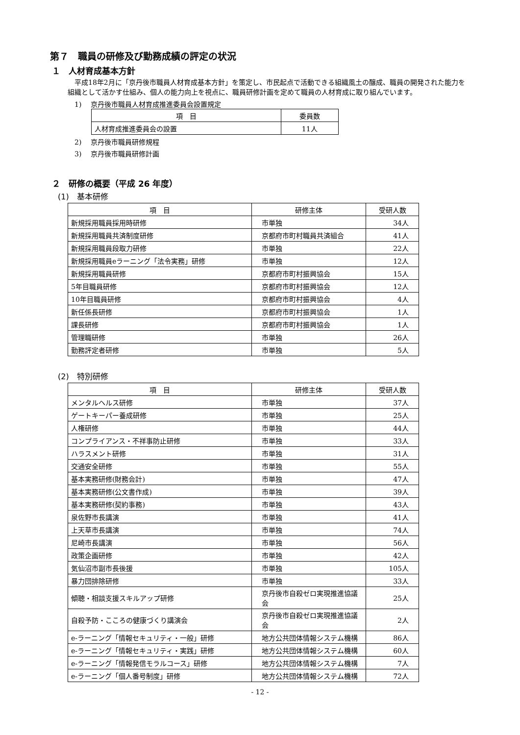第７　職員の研修及び勤務成績の評定の状況
１　人材育成基本方針
　平成18年2月に「京丹後市職員人材育成基本方針」を策定し、市民起点で活動できる組織風土の醸成、職員の開発された能力を組織として活かす仕組み、個人の能力向上を視点に、職員研修計画を定めて職員の人材育成に取り組んでいます。
1)　 京丹後市職員人材育成推進委員会設置規定
| 項 目 | 委員数 |
| --- | --- |
| 人材育成推進委員会の設置 | 11人 |
2)　 京丹後市職員研修規程
3)　 京丹後市職員研修計画
２　研修の概要（平成 26 年度）
(1)　基本研修
| 項 目 | 研修主体 | 受研人数 |
| --- | --- | --- |
| 新規採用職員採用時研修 | 市単独 | 34人 |
| 新規採用職員共済制度研修 | 京都府市町村職員共済組合 | 41人 |
| 新規採用職員段取力研修 | 市単独 | 22人 |
| 新規採用職員eラーニング「法令実務」研修 | 市単独 | 12人 |
| 新規採用職員研修 | 京都府市町村振興協会 | 15人 |
| 5年目職員研修 | 京都府市町村振興協会 | 12人 |
| 10年目職員研修 | 京都府市町村振興協会 | 4人 |
| 新任係長研修 | 京都府市町村振興協会 | 1人 |
| 課長研修 | 京都府市町村振興協会 | 1人 |
| 管理職研修 | 市単独 | 26人 |
| 勤務評定者研修 | 市単独 | 5人 |
(2)　特別研修
| 項 目 | 研修主体 | 受研人数 |
| --- | --- | --- |
| メンタルヘルス研修 | 市単独 | 37人 |
| ゲートキーパー養成研修 | 市単独 | 25人 |
| 人権研修 | 市単独 | 44人 |
| コンプライアンス・不祥事防止研修 | 市単独 | 33人 |
| ハラスメント研修 | 市単独 | 31人 |
| 交通安全研修 | 市単独 | 55人 |
| 基本実務研修(財務会計) | 市単独 | 47人 |
| 基本実務研修(公文書作成) | 市単独 | 39人 |
| 基本実務研修(契約事務) | 市単独 | 43人 |
| 泉佐野市長講演 | 市単独 | 41人 |
| 上天草市長講演 | 市単独 | 74人 |
| 尼崎市長講演 | 市単独 | 56人 |
| 政策企画研修 | 市単独 | 42人 |
| 気仙沼市副市長後援 | 市単独 | 105人 |
| 暴力団排除研修 | 市単独 | 33人 |
| 傾聴・相談支援スキルアップ研修 | 京丹後市自殺ゼロ実現推進協議会 | 25人 |
| 自殺予防・こころの健康づくり講演会 | 京丹後市自殺ゼロ実現推進協議会 | 2人 |
| e-ラーニング「情報セキュリティ・一般」研修 | 地方公共団体情報システム機構 | 86人 |
| e-ラーニング「情報セキュリティ・実践」研修 | 地方公共団体情報システム機構 | 60人 |
| e-ラーニング「情報発信モラルコース」研修 | 地方公共団体情報システム機構 | 7人 |
| e-ラーニング「個人番号制度」研修 | 地方公共団体情報システム機構 | 72人 |
- 12 -